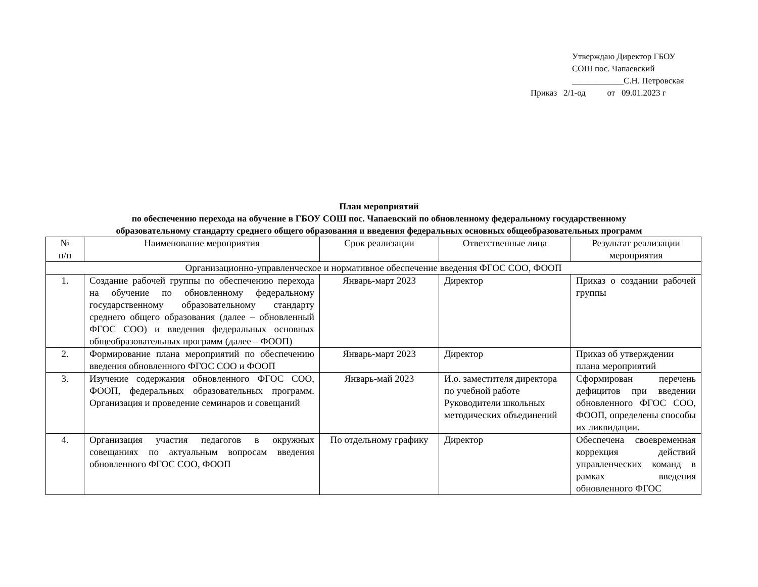Утверждаю Директор ГБОУ
СОШ пос. Чапаевский
____________С.Н. Петровская
Приказ 2/1-од от 09.01.2023 г
План мероприятий
по обеспечению перехода на обучение в ГБОУ СОШ пос. Чапаевский по обновленному федеральному государственному
образовательному стандарту среднего общего образования и введения федеральных основных общеобразовательных программ
| № п/п | Наименование мероприятия | Срок реализации | Ответственные лица | Результат реализации мероприятия |
| --- | --- | --- | --- | --- |
| Организационно-управленческое и нормативное обеспечение введения ФГОС СОО, ФООП | | | | |
| 1. | Создание рабочей группы по обеспечению перехода на обучение по обновленному федеральному государственному образовательному стандарту среднего общего образования (далее – обновленный ФГОС СОО) и введения федеральных основных общеобразовательных программ (далее – ФООП) | Январь-март 2023 | Директор | Приказ о создании рабочей группы |
| 2. | Формирование плана мероприятий по обеспечению введения обновленного ФГОС СОО и ФООП | Январь-март 2023 | Директор | Приказ об утверждении плана мероприятий |
| 3. | Изучение содержания обновленного ФГОС СОО, ФООП, федеральных образовательных программ. Организация и проведение семинаров и совещаний | Январь-май 2023 | И.о. заместителя директора по учебной работе Руководители школьных методических объединений | Сформирован перечень дефицитов при введении обновленного ФГОС СОО, ФООП, определены способы их ликвидации. |
| 4. | Организация участия педагогов в окружных совещаниях по актуальным вопросам введения обновленного ФГОС СОО, ФООП | По отдельному графику | Директор | Обеспечена своевременная коррекция действий управленческих команд в рамках введения обновленного ФГОС |